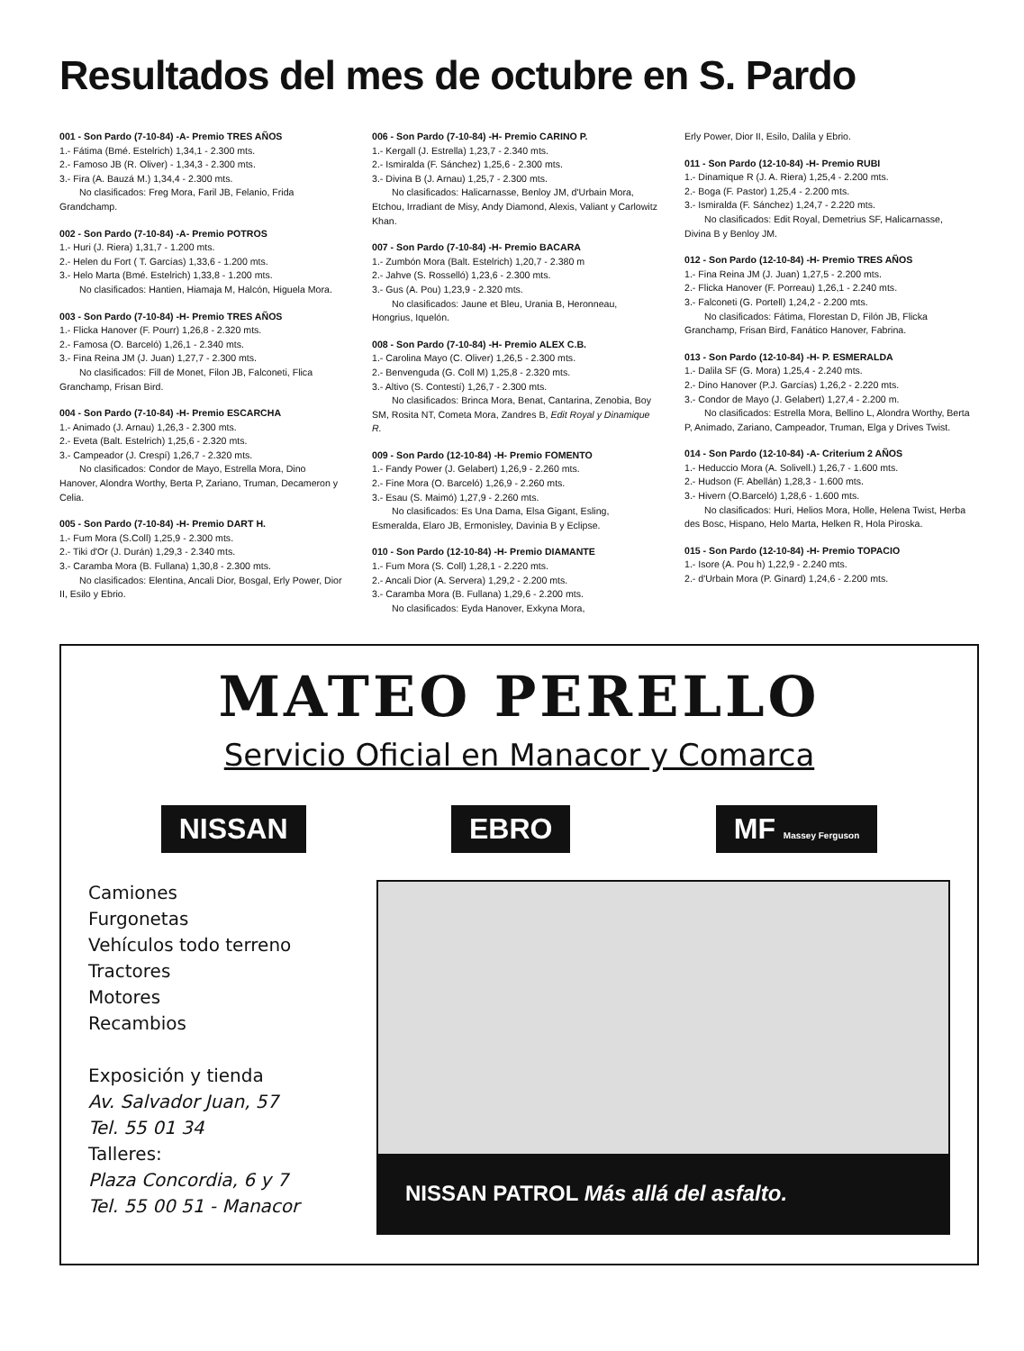Resultados del mes de octubre en S. Pardo
001 - Son Pardo (7-10-84) -A- Premio TRES AÑOS
1.- Fátima (Bmé. Estelrich) 1,34,1 - 2.300 mts.
2.- Famoso JB (R. Oliver) - 1,34,3 - 2.300 mts.
3.- Fira (A. Bauzá M.) 1,34,4 - 2.300 mts.
No clasificados: Freg Mora, Faril JB, Felanio, Frida Grandchamp.
002 - Son Pardo (7-10-84) -A- Premio POTROS
1.- Huri (J. Riera) 1,31,7 - 1.200 mts.
2.- Helen du Fort ( T. Garcías) 1,33,6 - 1.200 mts.
3.- Helo Marta (Bmé. Estelrich) 1,33,8 - 1.200 mts.
No clasificados: Hantien, Hiamaja M, Halcón, Higuela Mora.
003 - Son Pardo (7-10-84) -H- Premio TRES AÑOS
1.- Flicka Hanover (F. Pourr) 1,26,8 - 2.320 mts.
2.- Famosa (O. Barceló) 1,26,1 - 2.340 mts.
3.- Fina Reina JM (J. Juan) 1,27,7 - 2.300 mts.
No clasificados: Fill de Monet, Filon JB, Falconeti, Flica Granchamp, Frisan Bird.
004 - Son Pardo (7-10-84) -H- Premio ESCARCHA
1.- Animado (J. Arnau) 1,26,3 - 2.300 mts.
2.- Eveta (Balt. Estelrich) 1,25,6 - 2.320 mts.
3.- Campeador (J. Crespí) 1,26,7 - 2.320 mts.
No clasificados: Condor de Mayo, Estrella Mora, Dino Hanover, Alondra Worthy, Berta P, Zariano, Truman, Decameron y Celia.
005 - Son Pardo (7-10-84) -H- Premio DART H.
1.- Fum Mora (S.Coll) 1,25,9 - 2.300 mts.
2.- Tiki d'Or (J. Durán) 1,29,3 - 2.340 mts.
3.- Caramba Mora (B. Fullana) 1,30,8 - 2.300 mts.
No clasificados: Elentina, Ancali Dior, Bosgal, Erly Power, Dior II, Esilo y Ebrio.
006 - Son Pardo (7-10-84) -H- Premio CARINO P.
1.- Kergall (J. Estrella) 1,23,7 - 2.340 mts.
2.- Ismiralda (F. Sánchez) 1,25,6 - 2.300 mts.
3.- Divina B (J. Arnau) 1,25,7 - 2.300 mts.
No clasificados: Halicarnasse, Benloy JM, d'Urbain Mora, Etchou, Irradiant de Misy, Andy Diamond, Alexis, Valiant y Carlowitz Khan.
007 - Son Pardo (7-10-84) -H- Premio BACARA
1.- Zumbón Mora (Balt. Estelrich) 1,20,7 - 2.380 m
2.- Jahve (S. Rosselló) 1,23,6 - 2.300 mts.
3.- Gus (A. Pou) 1,23,9 - 2.320 mts.
No clasificados: Jaune et Bleu, Urania B, Heronneau, Hongrius, Iquelón.
008 - Son Pardo (7-10-84) -H- Premio ALEX C.B.
1.- Carolina Mayo (C. Oliver) 1,26,5 - 2.300 mts.
2.- Benvenguda (G. Coll M) 1,25,8 - 2.320 mts.
3.- Altivo (S. Contestí) 1,26,7 - 2.300 mts.
No clasificados: Brinca Mora, Benat, Cantarina, Zenobia, Boy SM, Rosita NT, Cometa Mora, Zandres B, Edit Royal y Dinamique R.
009 - Son Pardo (12-10-84) -H- Premio FOMENTO
1.- Fandy Power (J. Gelabert) 1,26,9 - 2.260 mts.
2.- Fine Mora (O. Barceló) 1,26,9 - 2.260 mts.
3.- Esau (S. Maimó) 1,27,9 - 2.260 mts.
No clasificados: Es Una Dama, Elsa Gigant, Esling, Esmeralda, Elaro JB, Ermonisley, Davinia B y Eclipse.
010 - Son Pardo (12-10-84) -H- Premio DIAMANTE
1.- Fum Mora (S. Coll) 1,28,1 - 2.220 mts.
2.- Ancali Dior (A. Servera) 1,29,2 - 2.200 mts.
3.- Caramba Mora (B. Fullana) 1,29,6 - 2.200 mts.
No clasificados: Eyda Hanover, Exkyna Mora,
Erly Power, Dior II, Esilo, Dalila y Ebrio.
011 - Son Pardo (12-10-84) -H- Premio RUBI
1.- Dinamique R (J. A. Riera) 1,25,4 - 2.200 mts.
2.- Boga (F. Pastor) 1,25,4 - 2.200 mts.
3.- Ismiralda (F. Sánchez) 1,24,7 - 2.220 mts.
No clasificados: Edit Royal, Demetrius SF, Halicarnasse, Divina B y Benloy JM.
012 - Son Pardo (12-10-84) -H- Premio TRES AÑOS
1.- Fina Reina JM (J. Juan) 1,27,5 - 2.200 mts.
2.- Flicka Hanover (F. Porreau) 1,26,1 - 2.240 mts.
3.- Falconeti (G. Portell) 1,24,2 - 2.200 mts.
No clasificados: Fátima, Florestan D, Filón JB, Flicka Granchamp, Frisan Bird, Fanático Hanover, Fabrina.
013 - Son Pardo (12-10-84) -H- P. ESMERALDA
1.- Dalila SF (G. Mora) 1,25,4 - 2.240 mts.
2.- Dino Hanover (P.J. Garcías) 1,26,2 - 2.220 mts.
3.- Condor de Mayo (J. Gelabert) 1,27,4 - 2.200 m.
No clasificados: Estrella Mora, Bellino L, Alondra Worthy, Berta P, Animado, Zariano, Campeador, Truman, Elga y Drives Twist.
014 - Son Pardo (12-10-84) -A- Criterium 2 AÑOS
1.- Heduccio Mora (A. Solivell.) 1,26,7 - 1.600 mts.
2.- Hudson (F. Abellán) 1,28,3 - 1.600 mts.
3.- Hivern (O.Barceló) 1,28,6 - 1.600 mts.
No clasificados: Huri, Helios Mora, Holle, Helena Twist, Herba des Bosc, Hispano, Helo Marta, Helken R, Hola Piroska.
015 - Son Pardo (12-10-84) -H- Premio TOPACIO
1.- Isore (A. Pou h) 1,22,9 - 2.240 mts.
2.- d'Urbain Mora (P. Ginard) 1,24,6 - 2.200 mts.
MATEO PERELLO
Servicio Oficial en Manacor y Comarca
NISSAN EBRO MF Massey Ferguson
Camiones
Furgonetas
Vehículos todo terreno
Tractores
Motores
Recambios
Exposición y tienda
Av. Salvador Juan, 57
Tel. 55 01 34
Talleres:
Plaza Concordia, 6 y 7
Tel. 55 00 51 - Manacor
NISSAN PATROL Más allá del asfalto.